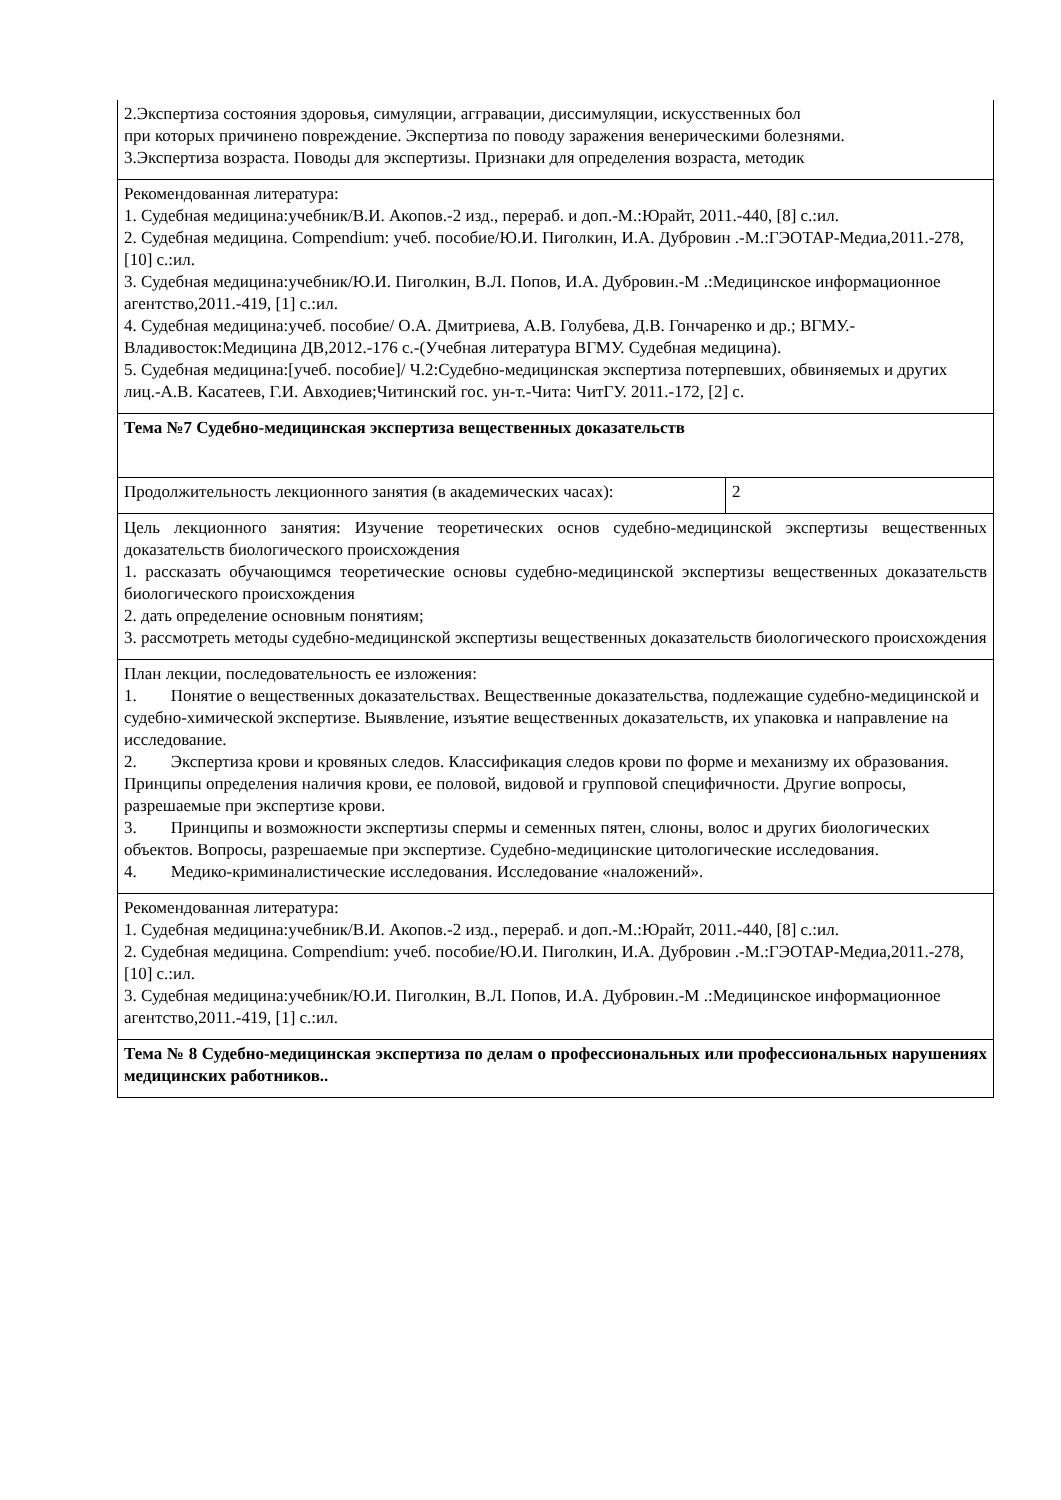| 2.Экспертиза состояния здоровья, симуляции, аггравации, диссимуляции, искусственных бол при которых причинено повреждение. Экспертиза по поводу заражения венерическими болезнями. 3.Экспертиза возраста. Поводы для экспертизы. Признаки для определения возраста, методик | |
| Рекомендованная литература: 1. Судебная медицина:учебник/В.И. Акопов.-2 изд., перераб. и доп.-М.:Юрайт, 2011.-440, [8] с.:ил. 2. Судебная медицина. Compendium: учеб. пособие/Ю.И. Пиголкин, И.А. Дубровин .-М.:ГЭОТАР-Медиа,2011.-278, [10] с.:ил. 3. Судебная медицина:учебник/Ю.И. Пиголкин, В.Л. Попов, И.А. Дубровин.-М .:Медицинское информационное агентство,2011.-419, [1] с.:ил. 4. Судебная медицина:учеб. пособие/ О.А. Дмитриева, А.В. Голубева, Д.В. Гончаренко и др.; ВГМУ.-Владивосток:Медицина ДВ,2012.-176 с.-(Учебная литература ВГМУ. Судебная медицина). 5. Судебная медицина:[учеб. пособие]/ Ч.2:Судебно-медицинская экспертиза потерпевших, обвиняемых и других лиц.-А.В. Касатеев, Г.И. Авходиев;Читинский гос. ун-т.-Чита: ЧитГУ. 2011.-172, [2] с. | |
| Тема №7 Судебно-медицинская экспертиза вещественных доказательств | |
| Продолжительность лекционного занятия (в академических часах): | 2 |
| Цель лекционного занятия: Изучение теоретических основ судебно-медицинской экспертизы вещественных доказательств биологического происхождения 1. рассказать обучающимся теоретические основы судебно-медицинской экспертизы вещественных доказательств биологического происхождения 2. дать определение основным понятиям; 3. рассмотреть методы судебно-медицинской экспертизы вещественных доказательств биологического происхождения | |
| План лекции, последовательность ее изложения: 1. Понятие о вещественных доказательствах. Вещественные доказательства, подлежащие судебно-медицинской и судебно-химической экспертизе. Выявление, изъятие вещественных доказательств, их упаковка и направление на исследование. 2. Экспертиза крови и кровяных следов. Классификация следов крови по форме и механизму их образования. Принципы определения наличия крови, ее половой, видовой и групповой специфичности. Другие вопросы, разрешаемые при экспертизе крови. 3. Принципы и возможности экспертизы спермы и семенных пятен, слюны, волос и других биологических объектов. Вопросы, разрешаемые при экспертизе. Судебно-медицинские цитологические исследования. 4. Медико-криминалистические исследования. Исследование «наложений». | |
| Рекомендованная литература: 1. Судебная медицина:учебник/В.И. Акопов.-2 изд., перераб. и доп.-М.:Юрайт, 2011.-440, [8] с.:ил. 2. Судебная медицина. Compendium: учеб. пособие/Ю.И. Пиголкин, И.А. Дубровин .-М.:ГЭОТАР-Медиа,2011.-278, [10] с.:ил. 3. Судебная медицина:учебник/Ю.И. Пиголкин, В.Л. Попов, И.А. Дубровин.-М .:Медицинское информационное агентство,2011.-419, [1] с.:ил. | |
| Тема № 8 Судебно-медицинская экспертиза по делам о профессиональных или профессиональных нарушениях медицинских работников.. | |